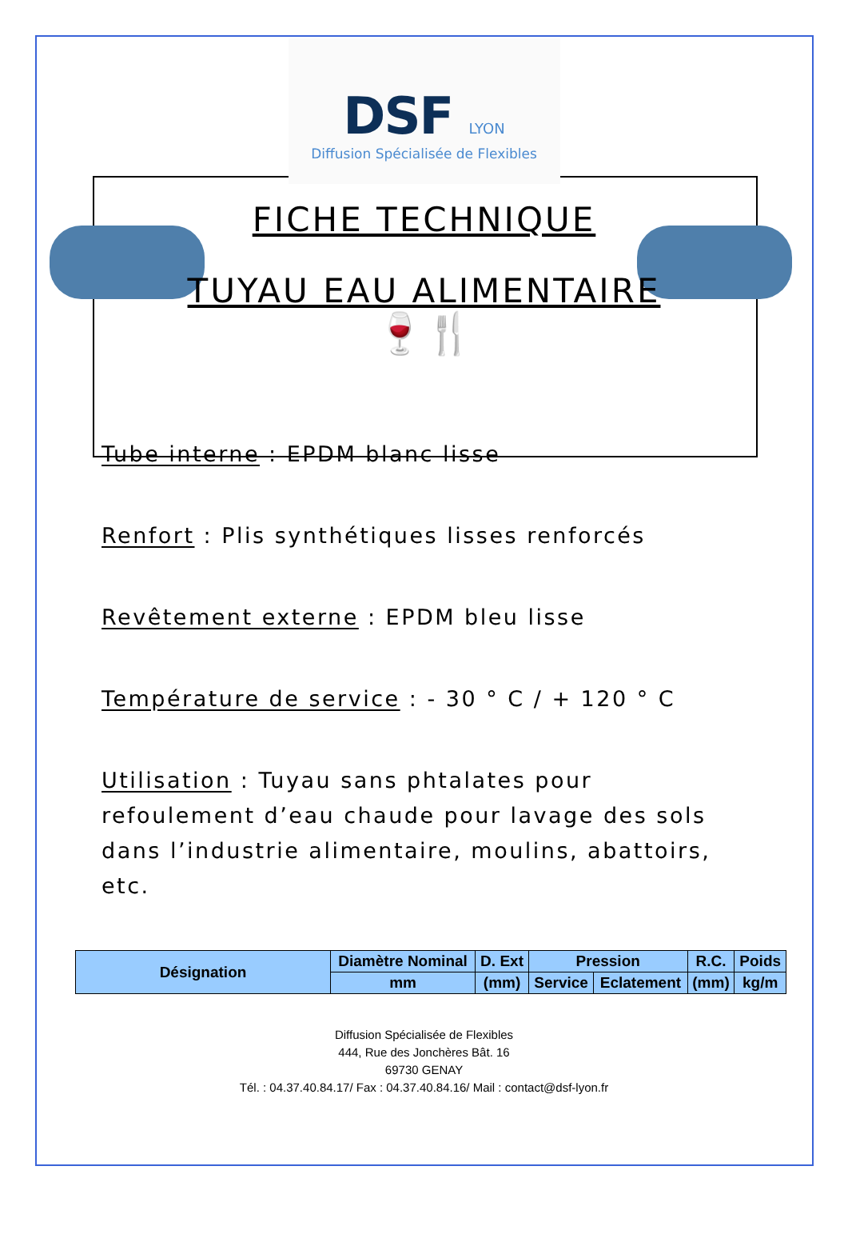DSF LYON
Diffusion Spécialisée de Flexibles
FICHE TECHNIQUE
TUYAU EAU ALIMENTAIRE
🍷🍴
Tube interne : EPDM blanc lisse
Renfort : Plis synthétiques lisses renforcés
Revêtement externe : EPDM bleu lisse
Température de service : - 30 ° C / + 120 ° C
Utilisation : Tuyau sans phtalates pour refoulement d’eau chaude pour lavage des sols dans l’industrie alimentaire, moulins, abattoirs, etc.
| Désignation | Diamètre Nominal | D. Ext | Pression | | R.C. | Poids |
| --- | --- | --- | --- | --- | --- | --- |
| | mm | (mm) | Service | Eclatement | (mm) | kg/m |
Diffusion Spécialisée de Flexibles
444, Rue des Jonchères Bât. 16
69730 GENAY
Tél. : 04.37.40.84.17/ Fax : 04.37.40.84.16/ Mail : contact@dsf-lyon.fr